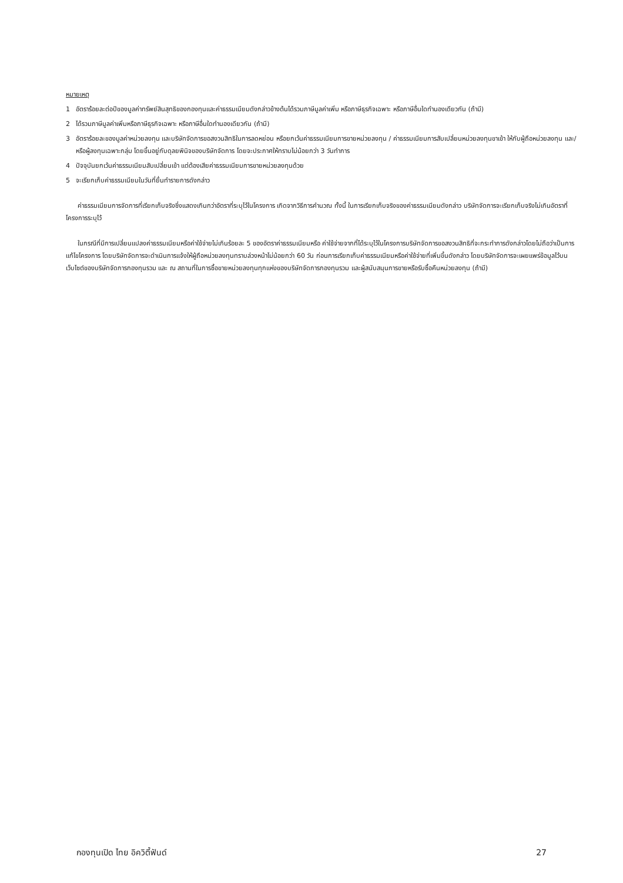หมายเหตุ
1 อัตราร้อยละต่อปีของมูลค่าทรัพย์สินสุทธิของกองทุนและค่าธรรมเนียมดังกล่าวข้างต้นได้รวมภาษีมูลค่าเพิ่ม หรือภาษีธุรกิจเฉพาะ หรือภาษีอื่นใดทำนองเดียวกัน (ถ้ามี)
2 ได้รวมภาษีมูลค่าเพิ่มหรือภาษีธุรกิจเฉพาะ หรือภาษีอื่นใดทำนองเดียวกัน (ถ้ามี)
3 อัตราร้อยละของมูลค่าหน่วยลงทุน และบริษัทจัดการขอสงวนสิทธิในการลดหย่อน หรือยกเว้นค่าธรรมเนียมการขายหน่วยลงทุน / ค่าธรรมเนียมการสับเปลี่ยนหน่วยลงทุนขาเข้า ให้กับผู้ถือหน่วยลงทุน และ/หรือผู้ลงทุนเฉพาะกลุ่ม โดยขึ้นอยู่กับดุลยพินิจของบริษัทจัดการ โดยจะประกาศให้ทราบไม่น้อยกว่า 3 วันทำการ
4 ปัจจุบันยกเว้นค่าธรรมเนียมสับเปลี่ยนเข้า แต่ต้องเสียค่าธรรมเนียมการขายหน่วยลงทุนด้วย
5 จะเรียกเก็บค่าธรรมเนียมในวันที่ยื่นทำรายการดังกล่าว
ค่าธรรมเนียมการจัดการที่เรียกเก็บจริงซึ่งแสดงเกินกว่าอัตราที่ระบุไว้ในโครงการ เกิดจากวิธีการคำนวณ ทั้งนี้ ในการเรียกเก็บจริงของค่าธรรมเนียมดังกล่าว บริษัทจัดการจะเรียกเก็บจริงไม่เกินอัตราที่โครงการระบุไว้
ในกรณีที่มีการเปลี่ยนแปลงค่าธรรมเนียมหรือค่าใช้จ่ายไม่เกินร้อยละ 5 ของอัตราค่าธรรมเนียมหรือ ค่าใช้จ่ายจากที่ได้ระบุไว้ในโครงการบริษัทจัดการขอสงวนสิทธิที่จะกระทำการดังกล่าวโดยไม่ถือว่าเป็นการแก้ไขโครงการ โดยบริษัทจัดการจะดำเนินการแจ้งให้ผู้ถือหน่วยลงทุนทราบล่วงหน้าไม่น้อยกว่า 60 วัน ก่อนการเรียกเก็บค่าธรรมเนียมหรือค่าใช้จ่ายที่เพิ่มขึ้นดังกล่าว โดยบริษัทจัดการจะเผยแพร่ข้อมูลไว้บนเว็บไซต์ของบริษัทจัดการกองทุนรวม และ ณ สถานที่ในการซื้อขายหน่วยลงทุนทุกแห่งของบริษัทจัดการกองทุนรวม และผู้สนับสนุนการขายหรือรับซื้อคืนหน่วยลงทุน (ถ้ามี)
กองทุนเปิด ไทย อิควิตี้ฟันด์ 27